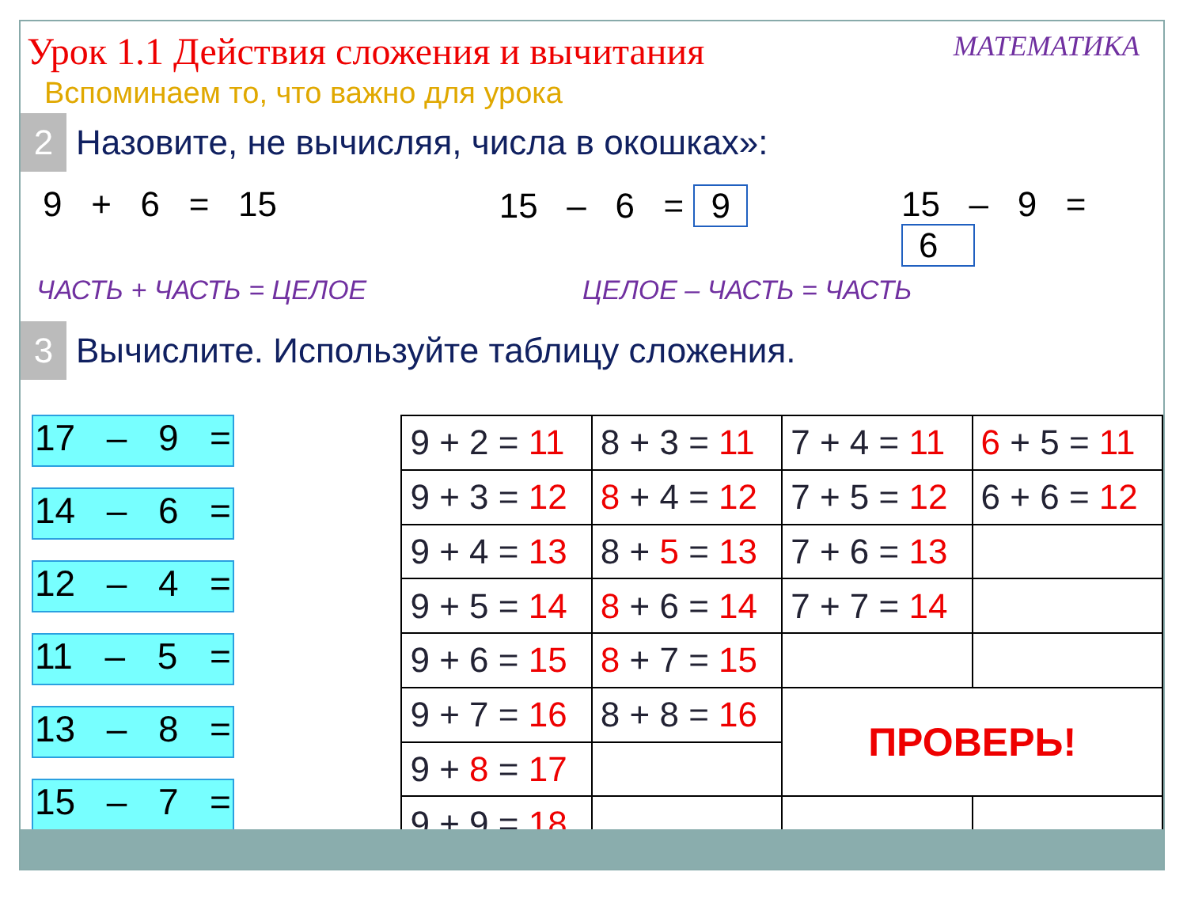Урок 1.1 Действия сложения и вычитания
МАТЕМАТИКА
Вспоминаем то, что важно для урока
2 Назовите, не вычисляя, числа в окошках»:
9 + 6 = 15 15 – 6 = 9 15 – 9 = 6
ЧАСТЬ + ЧАСТЬ = ЦЕЛОЕ ЦЕЛОЕ – ЧАСТЬ = ЧАСТЬ
3 Вычислите. Используйте таблицу сложения.
17 – 9 =
14 – 6 =
12 – 4 =
11 – 5 =
13 – 8 =
15 – 7 =
| 9 + 2 = 11 | 8 + 3 = 11 | 7 + 4 = 11 | 6 + 5 = 11 |
| 9 + 3 = 12 | 8 + 4 = 12 | 7 + 5 = 12 | 6 + 6 = 12 |
| 9 + 4 = 13 | 8 + 5 = 13 | 7 + 6 = 13 | |
| 9 + 5 = 14 | 8 + 6 = 14 | 7 + 7 = 14 | |
| 9 + 6 = 15 | 8 + 7 = 15 | | |
| 9 + 7 = 16 | 8 + 8 = 16 | ПРОВЕРЬ! | |
| 9 + 8 = 17 | | | |
| 9 + 9 = 18 | | | |